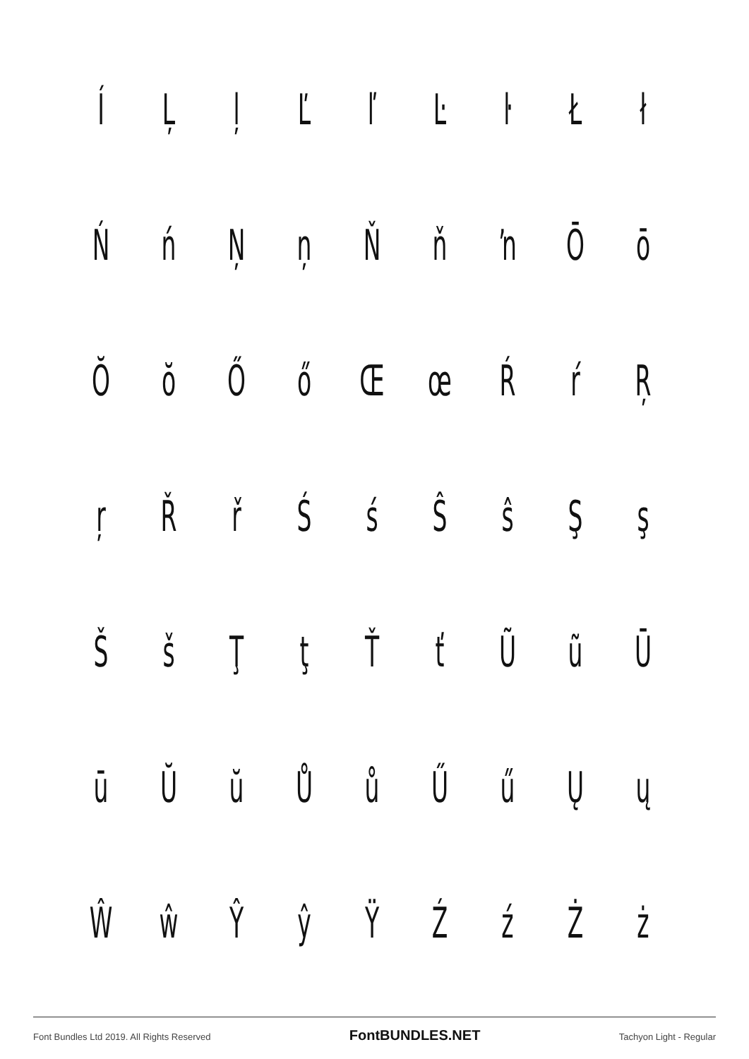Í Ļ ļ Ľ ľ Ŀ ŀ Ł ł
Ń ń Ņ ņ Ň ň ŉ Ō ō
Ŏ ŏ Ő ő Œ œ Ŕ ŕ Ŗ
ŗ Ř ř Ś ś Ŝ ŝ Ş ş
Š š Ţ ţ Ť ť Ũ ũ Ū
ū Ŭ ŭ Ů ů Ű ű Ų ų
Ŵ ŵ Ŷ ŷ Ÿ Ź ź Ż ż
Font Bundles Ltd 2019. All Rights Reserved FontBUNDLES.NET Tachyon Light - Regular